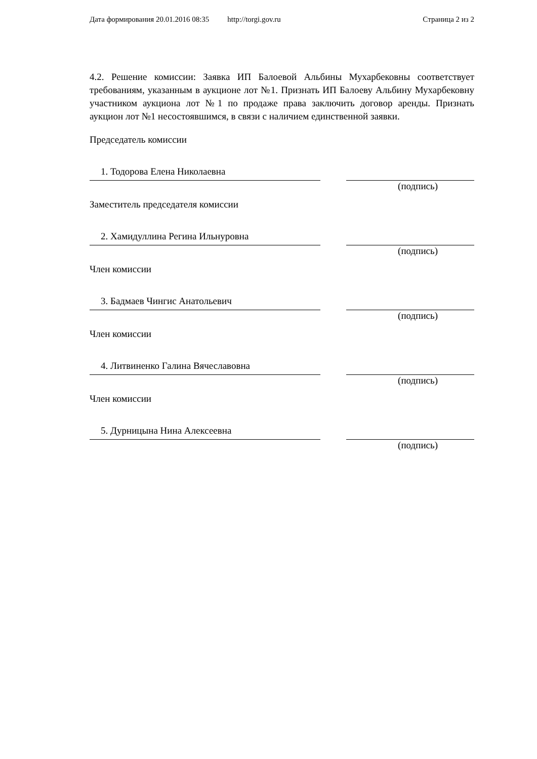Дата формирования 20.01.2016 08:35 http://torgi.gov.ru Страница 2 из 2
4.2. Решение комиссии: Заявка ИП Балоевой Альбины Мухарбековны соответствует требованиям, указанным в аукционе лот №1. Признать ИП Балоеву Альбину Мухарбековну участником аукциона лот №1 по продаже права заключить договор аренды. Признать аукцион лот №1 несостоявшимся, в связи с наличием единственной заявки.
Председатель комиссии
1. Тодорова Елена Николаевна
(подпись)
Заместитель председателя комиссии
2. Хамидуллина Регина Ильнуровна
(подпись)
Член комиссии
3. Бадмаев Чингис Анатольевич
(подпись)
Член комиссии
4. Литвиненко Галина Вячеславовна
(подпись)
Член комиссии
5. Дурницына Нина Алексеевна
(подпись)